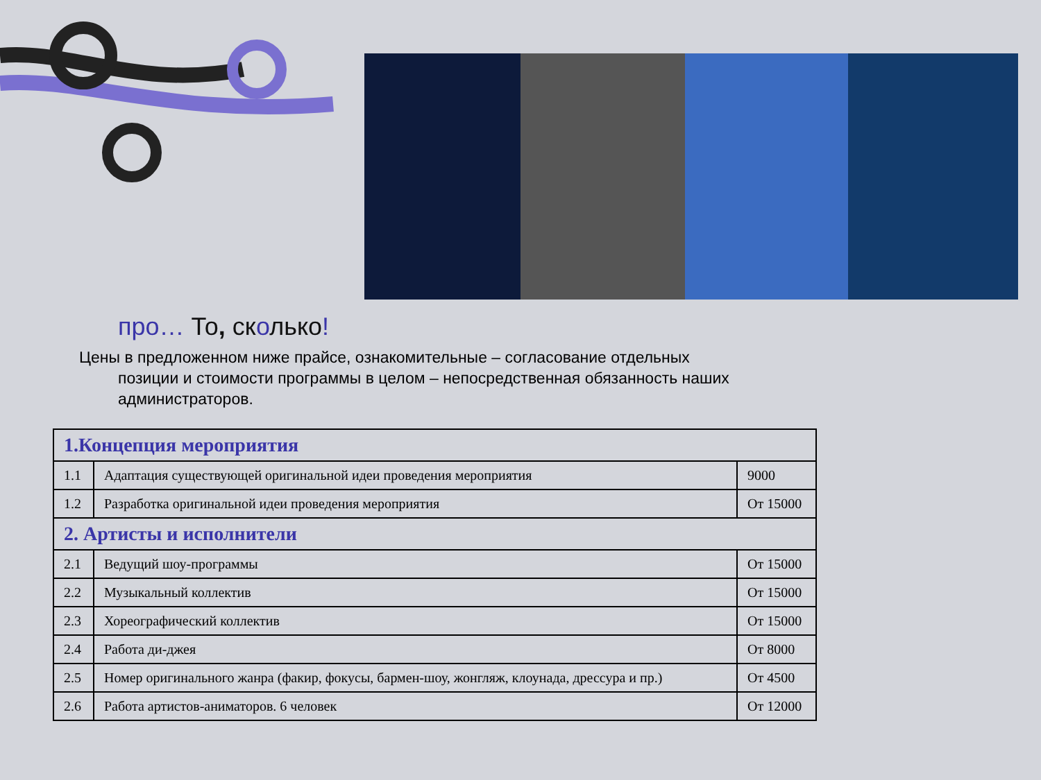про… То, сколько!
Цены в предложенном ниже прайсе, ознакомительные – согласование отдельных
позиции и стоимости программы в целом – непосредственная обязанность наших администраторов.
| 1.Концепция мероприятия | | |
| 1.1 | Адаптация существующей оригинальной идеи проведения мероприятия | 9000 |
| 1.2 | Разработка оригинальной идеи проведения мероприятия | От 15000 |
| 2. Артисты и исполнители | | |
| 2.1 | Ведущий шоу-программы | От 15000 |
| 2.2 | Музыкальный коллектив | От 15000 |
| 2.3 | Хореографический коллектив | От 15000 |
| 2.4 | Работа ди-джея | От 8000 |
| 2.5 | Номер оригинального жанра (факир, фокусы, бармен-шоу, жонгляж, клоунада, дрессура и пр.) | От 4500 |
| 2.6 | Работа артистов-аниматоров. 6 человек | От 12000 |